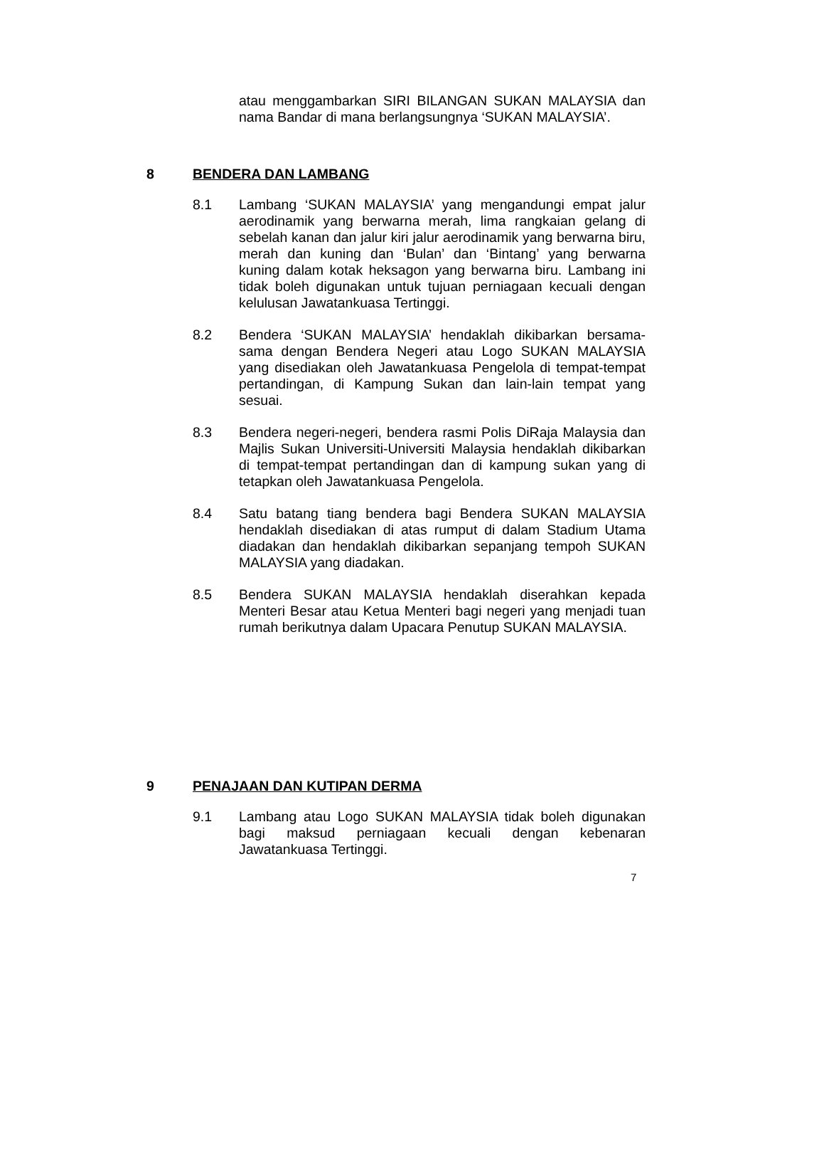atau menggambarkan SIRI BILANGAN SUKAN MALAYSIA dan nama Bandar di mana berlangsungnya ‘SUKAN MALAYSIA’.
8 BENDERA DAN LAMBANG
8.1 Lambang ‘SUKAN MALAYSIA’ yang mengandungi empat jalur aerodinamik yang berwarna merah, lima rangkaian gelang di sebelah kanan dan jalur kiri jalur aerodinamik yang berwarna biru, merah dan kuning dan ‘Bulan’ dan ‘Bintang’ yang berwarna kuning dalam kotak heksagon yang berwarna biru. Lambang ini tidak boleh digunakan untuk tujuan perniagaan kecuali dengan kelulusan Jawatankuasa Tertinggi.
8.2 Bendera ‘SUKAN MALAYSIA’ hendaklah dikibarkan bersama-sama dengan Bendera Negeri atau Logo SUKAN MALAYSIA yang disediakan oleh Jawatankuasa Pengelola di tempat-tempat pertandingan, di Kampung Sukan dan lain-lain tempat yang sesuai.
8.3 Bendera negeri-negeri, bendera rasmi Polis DiRaja Malaysia dan Majlis Sukan Universiti-Universiti Malaysia hendaklah dikibarkan di tempat-tempat pertandingan dan di kampung sukan yang di tetapkan oleh Jawatankuasa Pengelola.
8.4 Satu batang tiang bendera bagi Bendera SUKAN MALAYSIA hendaklah disediakan di atas rumput di dalam Stadium Utama diadakan dan hendaklah dikibarkan sepanjang tempoh SUKAN MALAYSIA yang diadakan.
8.5 Bendera SUKAN MALAYSIA hendaklah diserahkan kepada Menteri Besar atau Ketua Menteri bagi negeri yang menjadi tuan rumah berikutnya dalam Upacara Penutup SUKAN MALAYSIA.
9 PENAJAAN DAN KUTIPAN DERMA
9.1 Lambang atau Logo SUKAN MALAYSIA tidak boleh digunakan bagi maksud perniagaan kecuali dengan kebenaran Jawatankuasa Tertinggi.
7